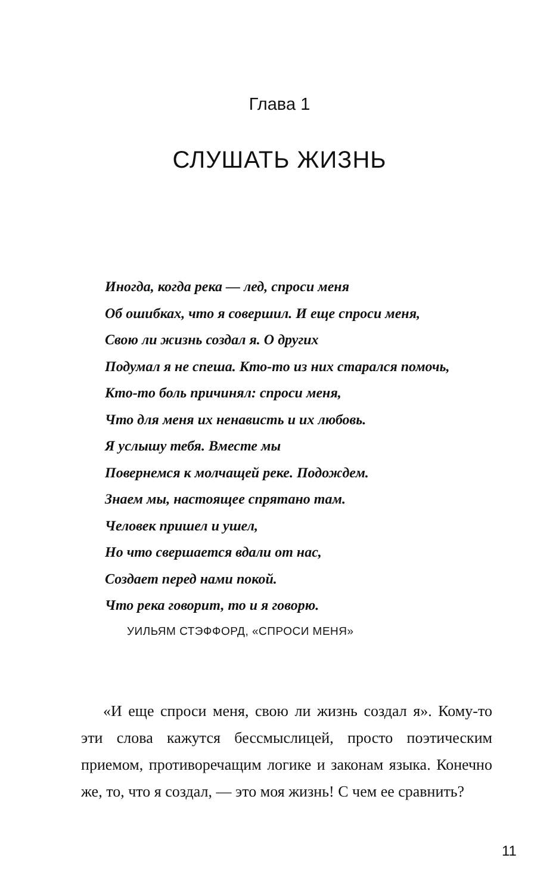Глава 1
СЛУШАТЬ ЖИЗНЬ
Иногда, когда река — лед, спроси меня
Об ошибках, что я совершил. И еще спроси меня,
Свою ли жизнь создал я. О других
Подумал я не спеша. Кто-то из них старался помочь,
Кто-то боль причинял: спроси меня,
Что для меня их ненависть и их любовь.
Я услышу тебя. Вместе мы
Повернемся к молчащей реке. Подождем.
Знаем мы, настоящее спрятано там.
Человек пришел и ушел,
Но что свершается вдали от нас,
Создает перед нами покой.
Что река говорит, то и я говорю.
УИЛЬЯМ СТЭФФОРД, «СПРОСИ МЕНЯ»
«И еще спроси меня, свою ли жизнь создал я». Кому-то эти слова кажутся бессмыслицей, просто поэтическим приемом, противоречащим логике и законам языка. Конечно же, то, что я создал, — это моя жизнь! С чем ее сравнить?
11